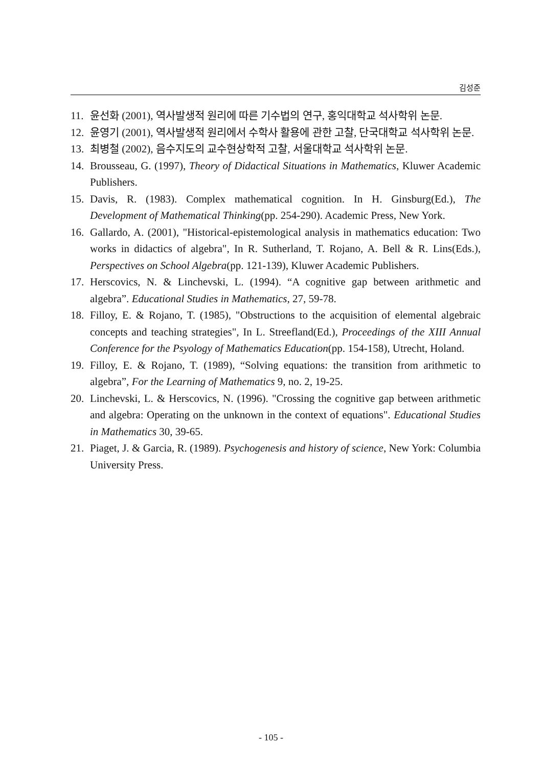김성준
11. 윤선화 (2001), 역사발생적 원리에 따른 기수법의 연구, 홍익대학교 석사학위 논문.
12. 윤영기 (2001), 역사발생적 원리에서 수학사 활용에 관한 고찰, 단국대학교 석사학위 논문.
13. 최병철 (2002), 음수지도의 교수현상학적 고찰, 서울대학교 석사학위 논문.
14. Brousseau, G. (1997), Theory of Didactical Situations in Mathematics, Kluwer Academic Publishers.
15. Davis, R. (1983). Complex mathematical cognition. In H. Ginsburg(Ed.), The Development of Mathematical Thinking(pp. 254-290). Academic Press, New York.
16. Gallardo, A. (2001), "Historical-epistemological analysis in mathematics education: Two works in didactics of algebra", In R. Sutherland, T. Rojano, A. Bell & R. Lins(Eds.), Perspectives on School Algebra(pp. 121-139), Kluwer Academic Publishers.
17. Herscovics, N. & Linchevski, L. (1994). “A cognitive gap between arithmetic and algebra”. Educational Studies in Mathematics, 27, 59-78.
18. Filloy, E. & Rojano, T. (1985), "Obstructions to the acquisition of elemental algebraic concepts and teaching strategies", In L. Streefland(Ed.), Proceedings of the XIII Annual Conference for the Psyology of Mathematics Education(pp. 154-158), Utrecht, Holand.
19. Filloy, E. & Rojano, T. (1989), “Solving equations: the transition from arithmetic to algebra”, For the Learning of Mathematics 9, no. 2, 19-25.
20. Linchevski, L. & Herscovics, N. (1996). "Crossing the cognitive gap between arithmetic and algebra: Operating on the unknown in the context of equations". Educational Studies in Mathematics 30, 39-65.
21. Piaget, J. & Garcia, R. (1989). Psychogenesis and history of science, New York: Columbia University Press.
- 105 -